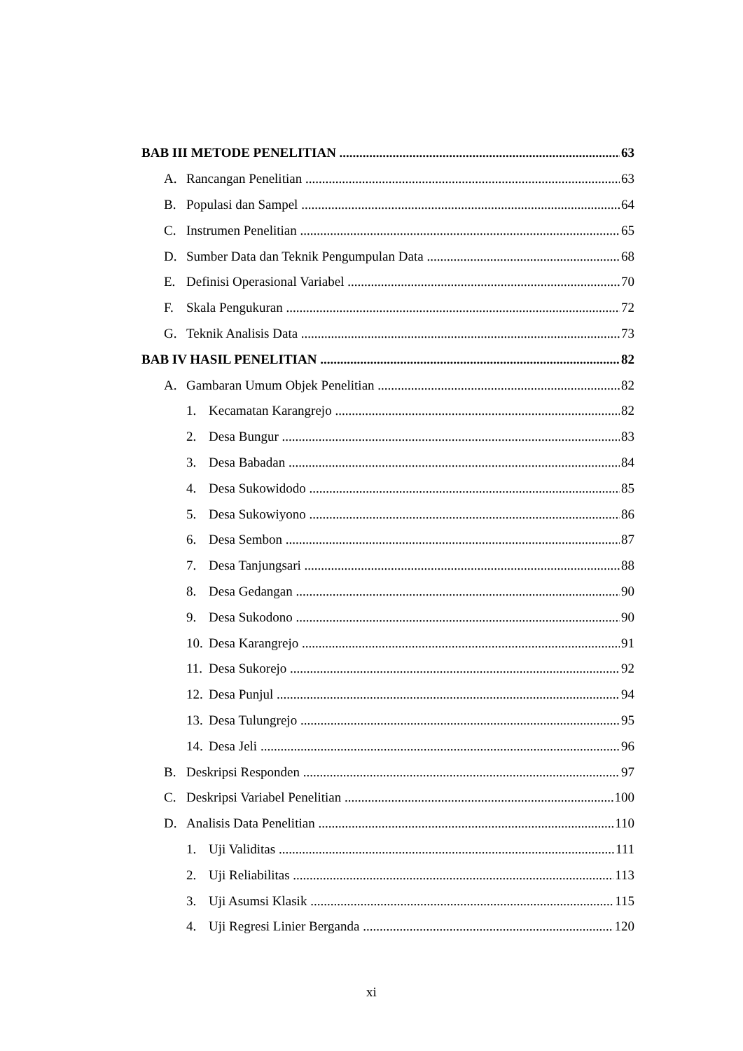BAB III METODE PENELITIAN 63
A. Rancangan Penelitian 63
B. Populasi dan Sampel 64
C. Instrumen Penelitian 65
D. Sumber Data dan Teknik Pengumpulan Data 68
E. Definisi Operasional Variabel 70
F. Skala Pengukuran 72
G. Teknik Analisis Data 73
BAB IV HASIL PENELITIAN 82
A. Gambaran Umum Objek Penelitian 82
1. Kecamatan Karangrejo 82
2. Desa Bungur 83
3. Desa Babadan 84
4. Desa Sukowidodo 85
5. Desa Sukowiyono 86
6. Desa Sembon 87
7. Desa Tanjungsari 88
8. Desa Gedangan 90
9. Desa Sukodono 90
10. Desa Karangrejo 91
11. Desa Sukorejo 92
12. Desa Punjul 94
13. Desa Tulungrejo 95
14. Desa Jeli 96
B. Deskripsi Responden 97
C. Deskripsi Variabel Penelitian 100
D. Analisis Data Penelitian 110
1. Uji Validitas 111
2. Uji Reliabilitas 113
3. Uji Asumsi Klasik 115
4. Uji Regresi Linier Berganda 120
xi